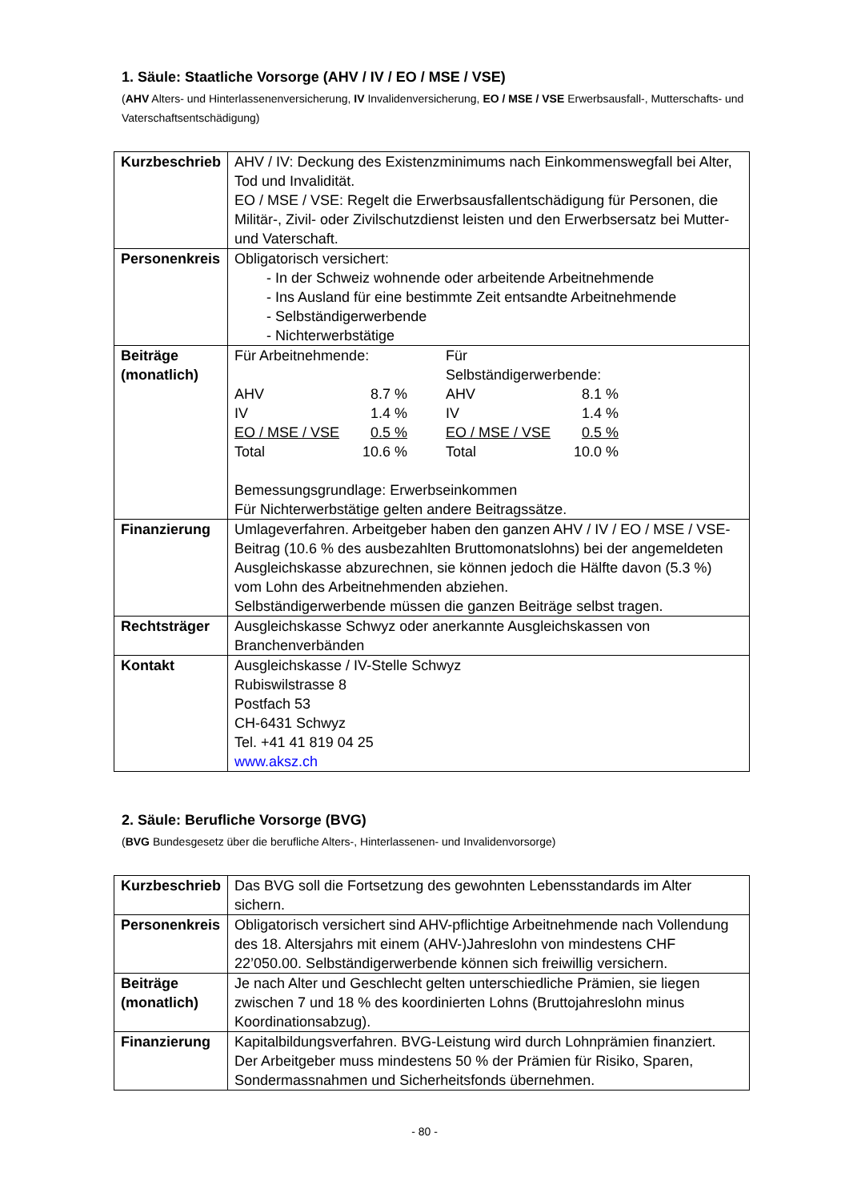1. Säule: Staatliche Vorsorge (AHV / IV / EO / MSE / VSE)
(AHV Alters- und Hinterlassenenversicherung, IV Invalidenversicherung, EO / MSE / VSE Erwerbsausfall-, Mutterschafts- und Vaterschaftsentschädigung)
| Kurzbeschrieb | AHV / IV: Deckung des Existenzminimums nach Einkommenswegfall bei Alter, Tod und Invalidität. EO / MSE / VSE: Regelt die Erwerbsausfallentschädigung für Personen, die Militär-, Zivil- oder Zivilschutzdienst leisten und den Erwerbsersatz bei Mutter- und Vaterschaft. |
| Personenkreis | Obligatorisch versichert: - In der Schweiz wohnende oder arbeitende Arbeitnehmende - Ins Ausland für eine bestimmte Zeit entsandte Arbeitnehmende - Selbständigerwerbende - Nichterwerbstätige |
| Beiträge (monatlich) | / Für Arbeitnehmende: / / / Für Selbständigerwerbende: / / / AHV / 8.7 % / / AHV / 8.1 % / / IV / 1.4 % / / IV / 1.4 % / / EO / MSE / VSE / 0.5 % / / EO / MSE / VSE / 0.5 % / / Total / 10.6 % / / Total / 10.0 % / Bemessungsgrundlage: Erwerbseinkommen Für Nichterwerbstätige gelten andere Beitragssätze. |
| Finanzierung | Umlageverfahren. Arbeitgeber haben den ganzen AHV / IV / EO / MSE / VSE-Beitrag (10.6 % des ausbezahlten Bruttomonatslohns) bei der angemeldeten Ausgleichskasse abzurechnen, sie können jedoch die Hälfte davon (5.3 %) vom Lohn des Arbeitnehmenden abziehen. Selbständigerwerbende müssen die ganzen Beiträge selbst tragen. |
| Rechtsträger | Ausgleichskasse Schwyz oder anerkannte Ausgleichskassen von Branchenverbänden |
| Kontakt | Ausgleichskasse / IV-Stelle Schwyz Rubiswilstrasse 8 Postfach 53 CH-6431 Schwyz Tel. +41 41 819 04 25 www.aksz.ch |
2. Säule: Berufliche Vorsorge (BVG)
(BVG Bundesgesetz über die berufliche Alters-, Hinterlassenen- und Invalidenvorsorge)
| Kurzbeschrieb | Das BVG soll die Fortsetzung des gewohnten Lebensstandards im Alter sichern. |
| Personenkreis | Obligatorisch versichert sind AHV-pflichtige Arbeitnehmende nach Vollendung des 18. Altersjahrs mit einem (AHV-)Jahreslohn von mindestens CHF 22’050.00. Selbständigerwerbende können sich freiwillig versichern. |
| Beiträge (monatlich) | Je nach Alter und Geschlecht gelten unterschiedliche Prämien, sie liegen zwischen 7 und 18 % des koordinierten Lohns (Bruttojahreslohn minus Koordinationsabzug). |
| Finanzierung | Kapitalbildungsverfahren. BVG-Leistung wird durch Lohnprämien finanziert. Der Arbeitgeber muss mindestens 50 % der Prämien für Risiko, Sparen, Sondermassnahmen und Sicherheitsfonds übernehmen. |
- 80 -